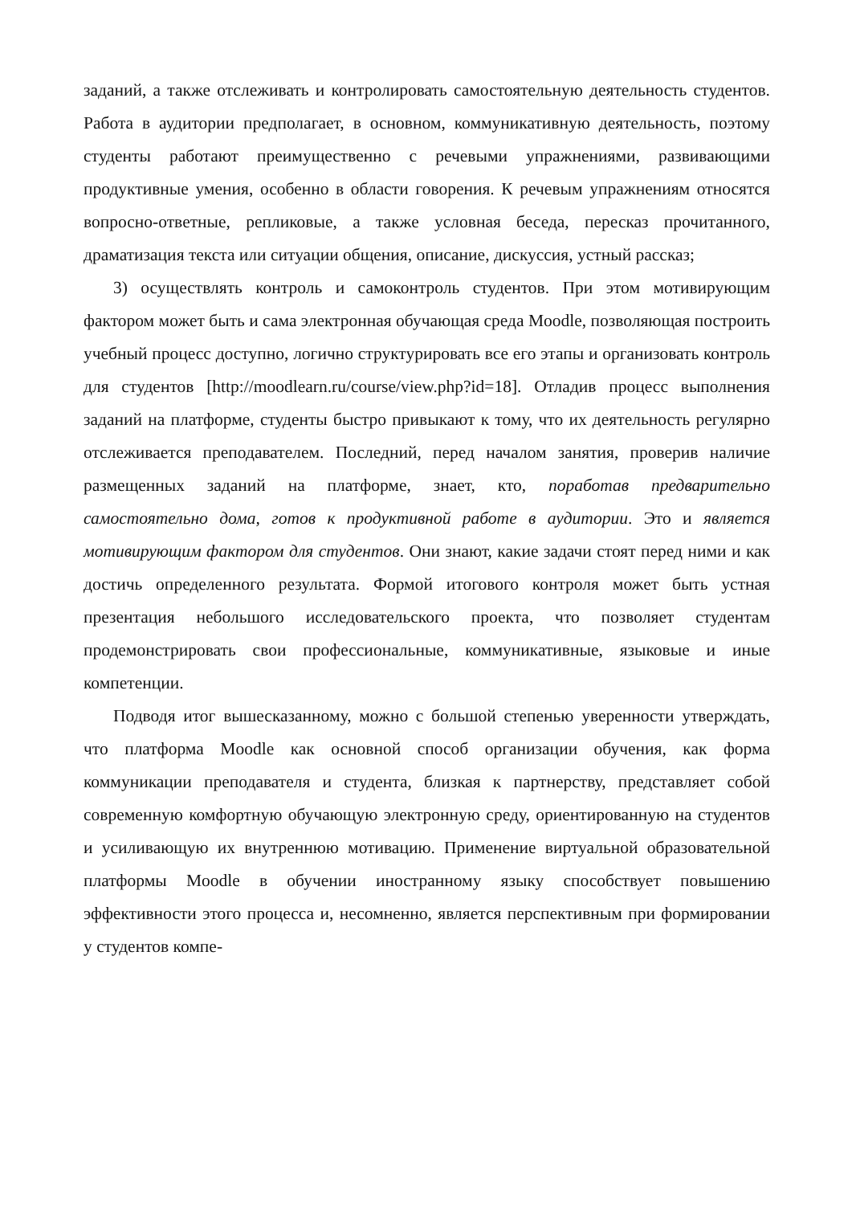заданий, а также отслеживать и контролировать самостоятельную деятельность студентов. Работа в аудитории предполагает, в основном, коммуникативную деятельность, поэтому студенты работают преимущественно с речевыми упражнениями, развивающими продуктивные умения, особенно в области говорения. К речевым упражнениям относятся вопросно-ответные, репликовые, а также условная беседа, пересказ прочитанного, драматизация текста или ситуации общения, описание, дискуссия, устный рассказ;
3) осуществлять контроль и самоконтроль студентов. При этом мотивирующим фактором может быть и сама электронная обучающая среда Moodle, позволяющая построить учебный процесс доступно, логично структурировать все его этапы и организовать контроль для студентов [http://moodlearn.ru/course/view.php?id=18]. Отладив процесс выполнения заданий на платформе, студенты быстро привыкают к тому, что их деятельность регулярно отслеживается преподавателем. Последний, перед началом занятия, проверив наличие размещенных заданий на платформе, знает, кто, поработав предварительно самостоятельно дома, готов к продуктивной работе в аудитории. Это и является мотивирующим фактором для студентов. Они знают, какие задачи стоят перед ними и как достичь определенного результата. Формой итогового контроля может быть устная презентация небольшого исследовательского проекта, что позволяет студентам продемонстрировать свои профессиональные, коммуникативные, языковые и иные компетенции.
Подводя итог вышесказанному, можно с большой степенью уверенности утверждать, что платформа Moodle как основной способ организации обучения, как форма коммуникации преподавателя и студента, близкая к партнерству, представляет собой современную комфортную обучающую электронную среду, ориентированную на студентов и усиливающую их внутреннюю мотивацию. Применение виртуальной образовательной платформы Moodle в обучении иностранному языку способствует повышению эффективности этого процесса и, несомненно, является перспективным при формировании у студентов компе-